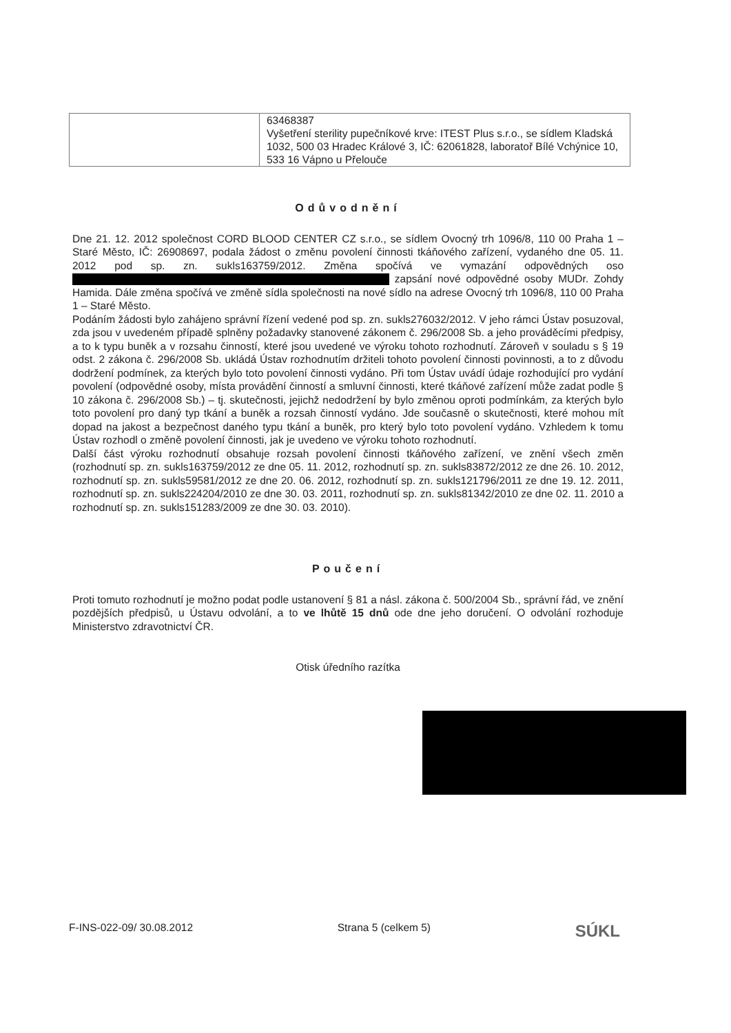| | 63468387 Vyšetření sterility pupečníkové krve: ITEST Plus s.r.o., se sídlem Kladská 1032, 500 03 Hradec Králové 3, IČ: 62061828, laboratoř Bílé Vchýnice 10, 533 16 Vápno u Přelouče |
Odůvodnění
Dne 21. 12. 2012 společnost CORD BLOOD CENTER CZ s.r.o., se sídlem Ovocný trh 1096/8, 110 00 Praha 1 – Staré Město, IČ: 26908697, podala žádost o změnu povolení činnosti tkáňového zařízení, vydaného dne 05. 11. 2012 pod sp. zn. sukls163759/2012. Změna spočívá ve vymazání odpovědných oso zapsání nové odpovědné osoby MUDr. Zohdy Hamida. Dále změna spočívá ve změně sídla společnosti na nové sídlo na adrese Ovocný trh 1096/8, 110 00 Praha 1 – Staré Město.
Podáním žádosti bylo zahájeno správní řízení vedené pod sp. zn. sukls276032/2012. V jeho rámci Ústav posuzoval, zda jsou v uvedeném případě splněny požadavky stanovené zákonem č. 296/2008 Sb. a jeho prováděcími předpisy, a to k typu buněk a v rozsahu činností, které jsou uvedené ve výroku tohoto rozhodnutí. Zároveň v souladu s § 19 odst. 2 zákona č. 296/2008 Sb. ukládá Ústav rozhodnutím držiteli tohoto povolení činnosti povinnosti, a to z důvodu dodržení podmínek, za kterých bylo toto povolení činnosti vydáno. Při tom Ústav uvádí údaje rozhodující pro vydání povolení (odpovědné osoby, místa provádění činností a smluvní činnosti, které tkáňové zařízení může zadat podle § 10 zákona č. 296/2008 Sb.) – tj. skutečnosti, jejichž nedodržení by bylo změnou oproti podmínkám, za kterých bylo toto povolení pro daný typ tkání a buněk a rozsah činností vydáno. Jde současně o skutečnosti, které mohou mít dopad na jakost a bezpečnost daného typu tkání a buněk, pro který bylo toto povolení vydáno. Vzhledem k tomu Ústav rozhodl o změně povolení činnosti, jak je uvedeno ve výroku tohoto rozhodnutí.
Další část výroku rozhodnutí obsahuje rozsah povolení činnosti tkáňového zařízení, ve znění všech změn (rozhodnutí sp. zn. sukls163759/2012 ze dne 05. 11. 2012, rozhodnutí sp. zn. sukls83872/2012 ze dne 26. 10. 2012, rozhodnutí sp. zn. sukls59581/2012 ze dne 20. 06. 2012, rozhodnutí sp. zn. sukls121796/2011 ze dne 19. 12. 2011, rozhodnutí sp. zn. sukls224204/2010 ze dne 30. 03. 2011, rozhodnutí sp. zn. sukls81342/2010 ze dne 02. 11. 2010 a rozhodnutí sp. zn. sukls151283/2009 ze dne 30. 03. 2010).
Poučení
Proti tomuto rozhodnutí je možno podat podle ustanovení § 81 a násl. zákona č. 500/2004 Sb., správní řád, ve znění pozdějších předpisů, u Ústavu odvolání, a to ve lhůtě 15 dnů ode dne jeho doručení. O odvolání rozhoduje Ministerstvo zdravotnictví ČR.
Otisk úředního razítka
F-INS-022-09/ 30.08.2012 Strana 5 (celkem 5) SÚKL